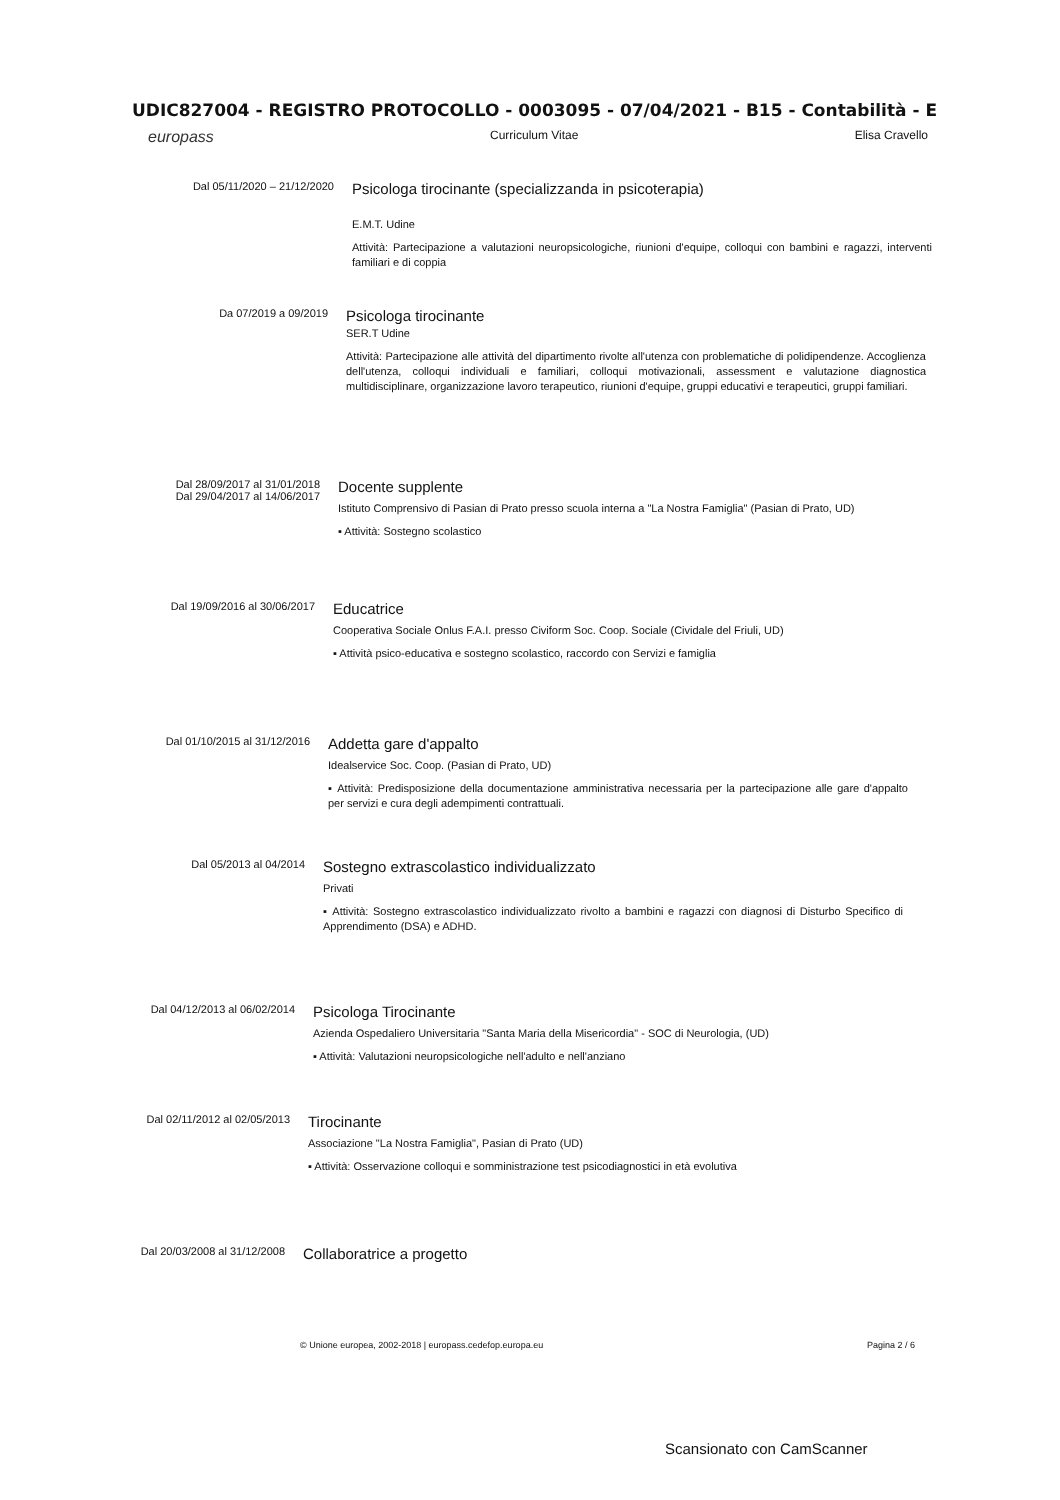UDIC827004 - REGISTRO PROTOCOLLO - 0003095 - 07/04/2021 - B15 - Contabilità - E
europass Curriculum Vitae Elisa Cravello
Dal 05/11/2020 – 21/12/2020
Psicologa tirocinante (specializzanda in psicoterapia)
E.M.T. Udine
Attività: Partecipazione a valutazioni neuropsicologiche, riunioni d'equipe, colloqui con bambini e ragazzi, interventi familiari e di coppia
Da 07/2019 a 09/2019
Psicologa tirocinante
SER.T Udine
Attività: Partecipazione alle attività del dipartimento rivolte all'utenza con problematiche di polidipendenze. Accoglienza dell'utenza, colloqui individuali e familiari, colloqui motivazionali, assessment e valutazione diagnostica multidisciplinare, organizzazione lavoro terapeutico, riunioni d'equipe, gruppi educativi e terapeutici, gruppi familiari.
Dal 28/09/2017 al 31/01/2018
Dal 29/04/2017 al 14/06/2017
Docente supplente
Istituto Comprensivo di Pasian di Prato presso scuola interna a "La Nostra Famiglia" (Pasian di Prato, UD)
▪ Attività: Sostegno scolastico
Dal 19/09/2016 al 30/06/2017
Educatrice
Cooperativa Sociale Onlus F.A.I. presso Civiform Soc. Coop. Sociale (Cividale del Friuli, UD)
▪ Attività psico-educativa e sostegno scolastico, raccordo con Servizi e famiglia
Dal 01/10/2015 al 31/12/2016
Addetta gare d'appalto
Idealservice Soc. Coop. (Pasian di Prato, UD)
▪ Attività: Predisposizione della documentazione amministrativa necessaria per la partecipazione alle gare d'appalto per servizi e cura degli adempimenti contrattuali.
Dal 05/2013 al 04/2014
Sostegno extrascolastico individualizzato
Privati
▪ Attività: Sostegno extrascolastico individualizzato rivolto a bambini e ragazzi con diagnosi di Disturbo Specifico di Apprendimento (DSA) e ADHD.
Dal 04/12/2013 al 06/02/2014
Psicologa Tirocinante
Azienda Ospedaliero Universitaria "Santa Maria della Misericordia" - SOC di Neurologia, (UD)
▪ Attività: Valutazioni neuropsicologiche nell'adulto e nell'anziano
Dal 02/11/2012 al 02/05/2013
Tirocinante
Associazione "La Nostra Famiglia", Pasian di Prato (UD)
▪ Attività: Osservazione colloqui e somministrazione test psicodiagnostici in età evolutiva
Dal 20/03/2008 al 31/12/2008
Collaboratrice a progetto
© Unione europea, 2002-2018 | europass.cedefop.europa.eu Pagina 2 / 6
Scansionato con CamScanner